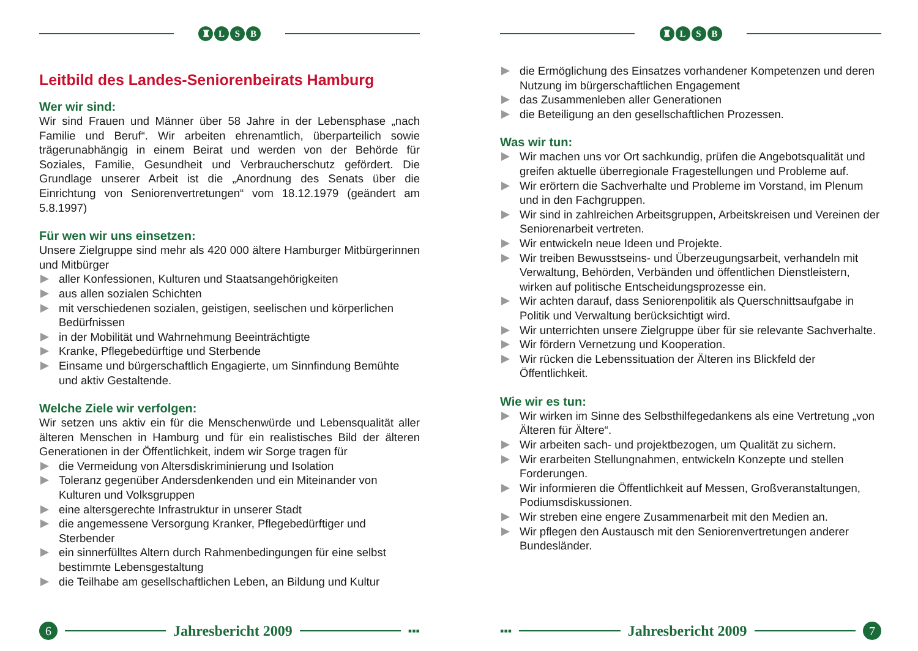♜ L S B
Leitbild des Landes-Seniorenbeirats Hamburg
Wer wir sind:
Wir sind Frauen und Männer über 58 Jahre in der Lebensphase „nach Familie und Beruf“. Wir arbeiten ehrenamtlich, überparteilich sowie trägerunabhängig in einem Beirat und werden von der Behörde für Soziales, Familie, Gesundheit und Verbraucherschutz gefördert. Die Grundlage unserer Arbeit ist die „Anordnung des Senats über die Einrichtung von Seniorenvertretungen“ vom 18.12.1979 (geändert am 5.8.1997)
Für wen wir uns einsetzen:
Unsere Zielgruppe sind mehr als 420 000 ältere Hamburger Mitbürgerinnen und Mitbürger
aller Konfessionen, Kulturen und Staatsangehörigkeiten
aus allen sozialen Schichten
mit verschiedenen sozialen, geistigen, seelischen und körperlichen Bedürfnissen
in der Mobilität und Wahrnehmung Beeinträchtigte
Kranke, Pflegebedürftige und Sterbende
Einsame und bürgerschaftlich Engagierte, um Sinnfindung Bemühte und aktiv Gestaltende.
Welche Ziele wir verfolgen:
Wir setzen uns aktiv ein für die Menschenwürde und Lebensqualität aller älteren Menschen in Hamburg und für ein realistisches Bild der älteren Generationen in der Öffentlichkeit, indem wir Sorge tragen für
die Vermeidung von Altersdiskriminierung und Isolation
Toleranz gegenüber Andersdenkenden und ein Miteinander von Kulturen und Volksgruppen
eine altersgerechte Infrastruktur in unserer Stadt
die angemessene Versorgung Kranker, Pflegebedürftiger und Sterbender
ein sinnerfülltes Altern durch Rahmenbedingungen für eine selbst bestimmte Lebensgestaltung
die Teilhabe am gesellschaftlichen Leben, an Bildung und Kultur
6
Jahresbericht 2009
▪▪▪
♜ L S B
die Ermöglichung des Einsatzes vorhandener Kompetenzen und deren Nutzung im bürgerschaftlichen Engagement
das Zusammenleben aller Generationen
die Beteiligung an den gesellschaftlichen Prozessen.
Was wir tun:
Wir machen uns vor Ort sachkundig, prüfen die Angebotsqualität und greifen aktuelle überregionale Fragestellungen und Probleme auf.
Wir erörtern die Sachverhalte und Probleme im Vorstand, im Plenum und in den Fachgruppen.
Wir sind in zahlreichen Arbeitsgruppen, Arbeitskreisen und Vereinen der Seniorenarbeit vertreten.
Wir entwickeln neue Ideen und Projekte.
Wir treiben Bewusstseins- und Überzeugungsarbeit, verhandeln mit Verwaltung, Behörden, Verbänden und öffentlichen Dienstleistern, wirken auf politische Entscheidungsprozesse ein.
Wir achten darauf, dass Seniorenpolitik als Querschnittsaufgabe in Politik und Verwaltung berücksichtigt wird.
Wir unterrichten unsere Zielgruppe über für sie relevante Sachverhalte.
Wir fördern Vernetzung und Kooperation.
Wir rücken die Lebenssituation der Älteren ins Blickfeld der Öffentlichkeit.
Wie wir es tun:
Wir wirken im Sinne des Selbsthilfegedankens als eine Vertretung „von Älteren für Ältere“.
Wir arbeiten sach- und projektbezogen, um Qualität zu sichern.
Wir erarbeiten Stellungnahmen, entwickeln Konzepte und stellen Forderungen.
Wir informieren die Öffentlichkeit auf Messen, Großveranstaltungen, Podiumsdiskussionen.
Wir streben eine engere Zusammenarbeit mit den Medien an.
Wir pflegen den Austausch mit den Seniorenvertretungen anderer Bundesländer.
▪▪▪
Jahresbericht 2009
7